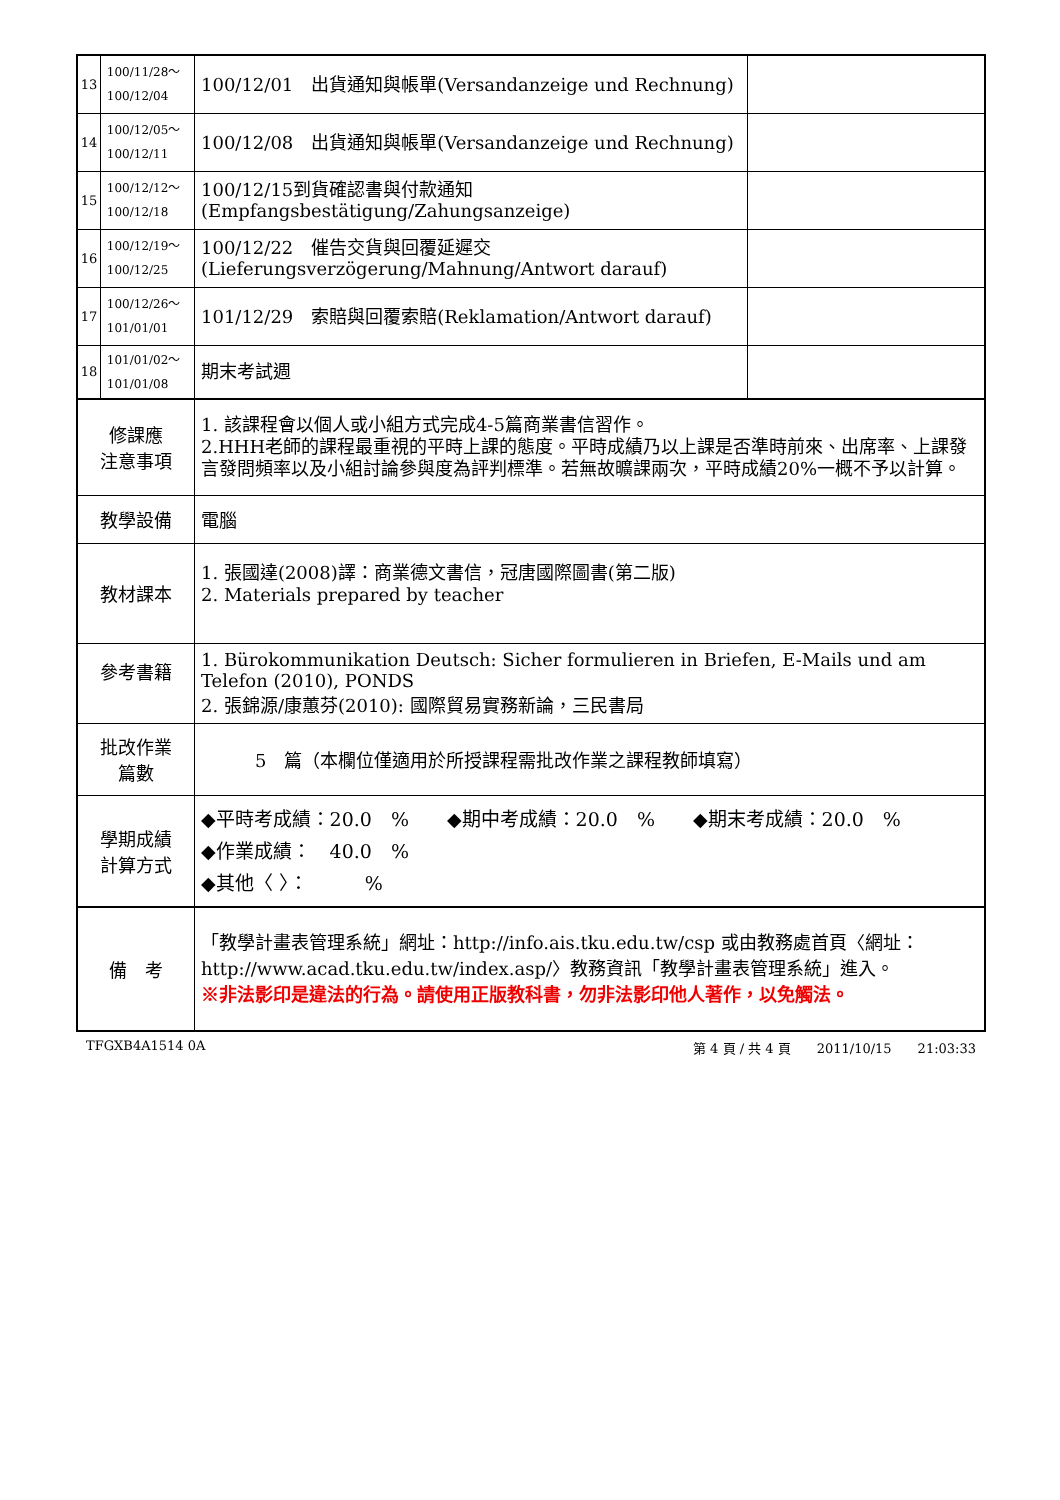| 13 | 100/11/28～ 100/12/04 | 100/12/01 出貨通知與帳單(Versandanzeige und Rechnung) | |
| 14 | 100/12/05～ 100/12/11 | 100/12/08 出貨通知與帳單(Versandanzeige und Rechnung) | |
| 15 | 100/12/12～ 100/12/18 | 100/12/15到貨確認書與付款通知(Empfangsbestätigung/Zahungsanzeige) | |
| 16 | 100/12/19～ 100/12/25 | 100/12/22 催告交貨與回覆延遲交(Lieferungsverzögerung/Mahnung/Antwort darauf) | |
| 17 | 100/12/26～ 101/01/01 | 101/12/29 索賠與回覆索賠(Reklamation/Antwort darauf) | |
| 18 | 101/01/02～ 101/01/08 | 期末考試週 | |
| 修課應 注意事項 | | 1. 該課程會以個人或小組方式完成4-5篇商業書信習作。 2.HHH老師的課程最重視的平時上課的態度。平時成績乃以上課是否準時前來、出席率、上課發言發問頻率以及小組討論參與度為評判標準。若無故曠課兩次，平時成績20%一概不予以計算。 | |
| 教學設備 | | 電腦 | |
| 教材課本 | | 1. 張國達(2008)譯：商業德文書信，冠唐國際圖書(第二版) 2. Materials prepared by teacher | |
| 參考書籍 | | 1. Bürokommunikation Deutsch: Sicher formulieren in Briefen, E-Mails und am Telefon (2010), PONDS 2. 張錦源/康蕙芬(2010): 國際貿易實務新論，三民書局 | |
| 批改作業 篇數 | | 5 篇（本欄位僅適用於所授課程需批改作業之課程教師填寫） | |
| 學期成績 計算方式 | | ◆平時考成績：20.0 % ◆期中考成績：20.0 % ◆期末考成績：20.0 % ◆作業成績： 40.0 % ◆其他〈 〉： % | |
| 備 考 | | 「教學計畫表管理系統」網址： http://info.ais.tku.edu.tw/csp 或由教務處首頁〈網址： http://www.acad.tku.edu.tw/index.asp/ 〉教務資訊「教學計畫表管理系統」進入。 ※非法影印是違法的行為。請使用正版教科書，勿非法影印他人著作，以免觸法。 | |
TFGXB4A1514 0A 第 4 頁 / 共 4 頁　　2011/10/15　　21:03:33